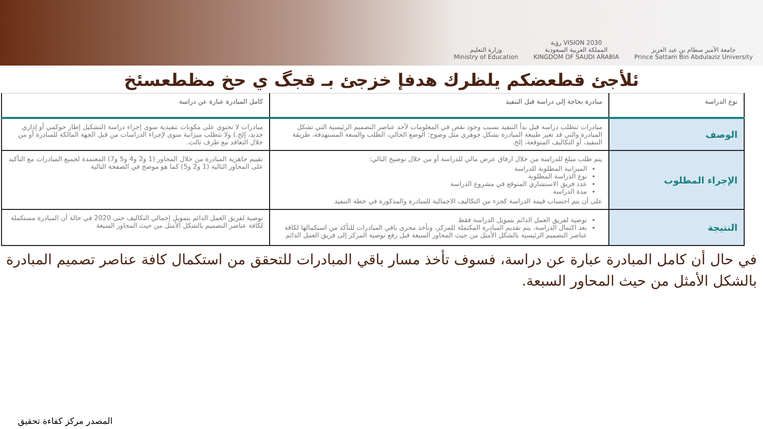وزارة التعليم
Ministry of Education
رؤية VISION 2030
المملكة العربية السعودية
KINGDOM OF SAUDI ARABIA
جامعة الأمير سطام بن عبد العزيز
Prince Sattam Bin Abdulaziz University
ئلأجئ قطعضكم يلظرك هدفإ خزجئ بـ قجگ ي حخ مظطعسئخ
| نوع الدراسة | مبادرة بحاجة إلى دراسة قبل التنفيذ | كامل المبادرة عبارة عن دراسة |
| --- | --- | --- |
| الوصف | مبادرات تتطلب دراسة قبل بدأ التنفيذ بسبب وجود نقص في المعلومات لأحد عناصر التصميم الرئيسية التي تشكل المبادرة والتي قد تغير طبيعة المبادرة بشكل جوهري مثل وضوح: الوضع الحالي، الطلب والسعة المستهدفة، طريقة التنفيذ، أو التكاليف المتوقعة، إلخ. | مبادرات لا تحتوي على مكونات تنفيذية سوى إجراء دراسة (لتشكيل إطار حوكمي أو إداري جديد، إلخ.) ولا تتطلب ميزانية سوى لإجراء الدراسات من قبل الجهة المالكة للمبادرة أو من خلال التعاقد مع طرف ثالث. |
| الإجراء المطلوب | يتم طلب مبلغ للدراسة من خلال ارفاق عرض مالي للدراسة أو من خلال توضيح التالي: الميزانية المطلوبة للدراسة نوع الدراسة المطلوبة عدد فريق الاستشاري المتوقع في مشروع الدراسة مدة الدراسة على أن يتم احتساب قيمة الدراسة كجزء من التكاليف الاجمالية للمبادرة والمذكورة في خطة التنفيذ | تقييم جاهزية المبادرة من خلال المحاور (1 و2 و4 و5 و7) المعتمدة لجميع المبادرات مع التأكيد على المحاور التالية (1 و2 و5) كما هو موضح في الصفحة التالية |
| النتيجة | توصية لفريق العمل الدائم بتمويل الدراسة فقط بعد اكتمال الدراسة، يتم تقديم المبادرة المكتملة للمركز، وتأخذ مجرى باقي المبادرات للتأكد من استكمالها لكافة عناصر التصميم الرئيسية بالشكل الأمثل من حيث المحاور السبعة قبل رفع توصية المركز إلى فريق العمل الدائم | توصية لفريق العمل الدائم بتمويل إجمالي التكاليف حتى 2020 في حالة أن المبادرة مستكملة لكافة عناصر التصميم بالشكل الأمثل من حيث المحاور السبعة |
في حال أن كامل المبادرة عبارة عن دراسة، فسوف تأخذ مسار باقي المبادرات للتحقق من استكمال كافة عناصر تصميم المبادرة بالشكل الأمثل من حيث المحاور السبعة.
المصدر مركز كفاءة تحقيق